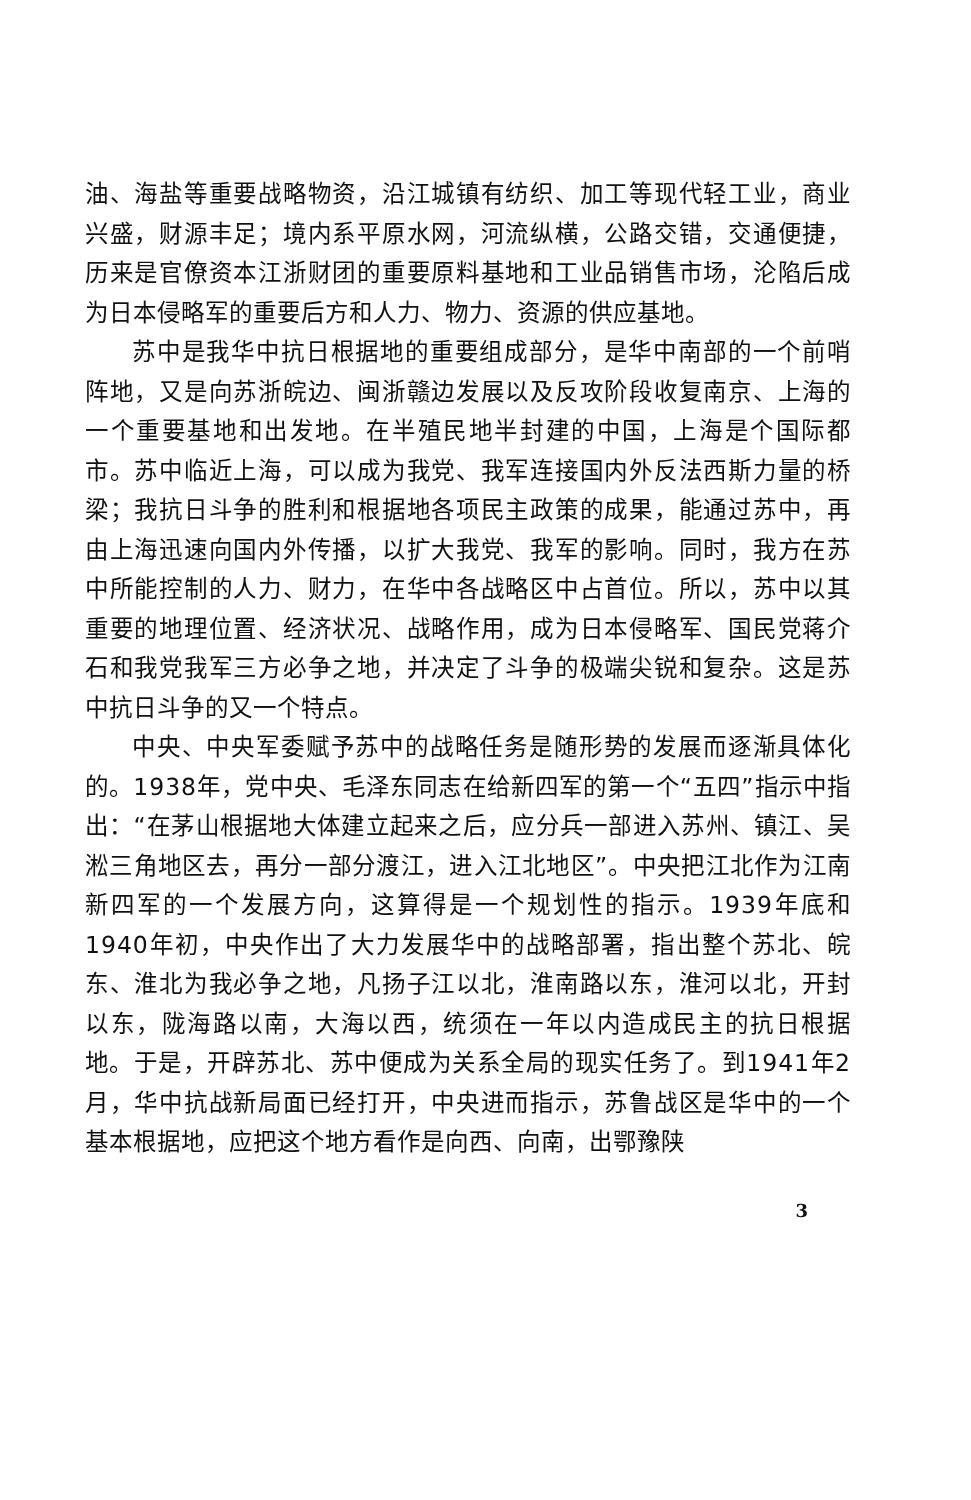油、海盐等重要战略物资，沿江城镇有纺织、加工等现代轻工业，商业兴盛，财源丰足；境内系平原水网，河流纵横，公路交错，交通便捷，历来是官僚资本江浙财团的重要原料基地和工业品销售市场，沦陷后成为日本侵略军的重要后方和人力、物力、资源的供应基地。
苏中是我华中抗日根据地的重要组成部分，是华中南部的一个前哨阵地，又是向苏浙皖边、闽浙赣边发展以及反攻阶段收复南京、上海的一个重要基地和出发地。在半殖民地半封建的中国，上海是个国际都市。苏中临近上海，可以成为我党、我军连接国内外反法西斯力量的桥梁；我抗日斗争的胜利和根据地各项民主政策的成果，能通过苏中，再由上海迅速向国内外传播，以扩大我党、我军的影响。同时，我方在苏中所能控制的人力、财力，在华中各战略区中占首位。所以，苏中以其重要的地理位置、经济状况、战略作用，成为日本侵略军、国民党蒋介石和我党我军三方必争之地，并决定了斗争的极端尖锐和复杂。这是苏中抗日斗争的又一个特点。
中央、中央军委赋予苏中的战略任务是随形势的发展而逐渐具体化的。1938年，党中央、毛泽东同志在给新四军的第一个“五四”指示中指出：“在茅山根据地大体建立起来之后，应分兵一部进入苏州、镇江、吴淞三角地区去，再分一部分渡江，进入江北地区”。中央把江北作为江南新四军的一个发展方向，这算得是一个规划性的指示。1939年底和1940年初，中央作出了大力发展华中的战略部署，指出整个苏北、皖东、淮北为我必争之地，凡扬子江以北，淮南路以东，淮河以北，开封以东，陇海路以南，大海以西，统须在一年以内造成民主的抗日根据地。于是，开辟苏北、苏中便成为关系全局的现实任务了。到1941年2月，华中抗战新局面已经打开，中央进而指示，苏鲁战区是华中的一个基本根据地，应把这个地方看作是向西、向南，出鄂豫陕
3